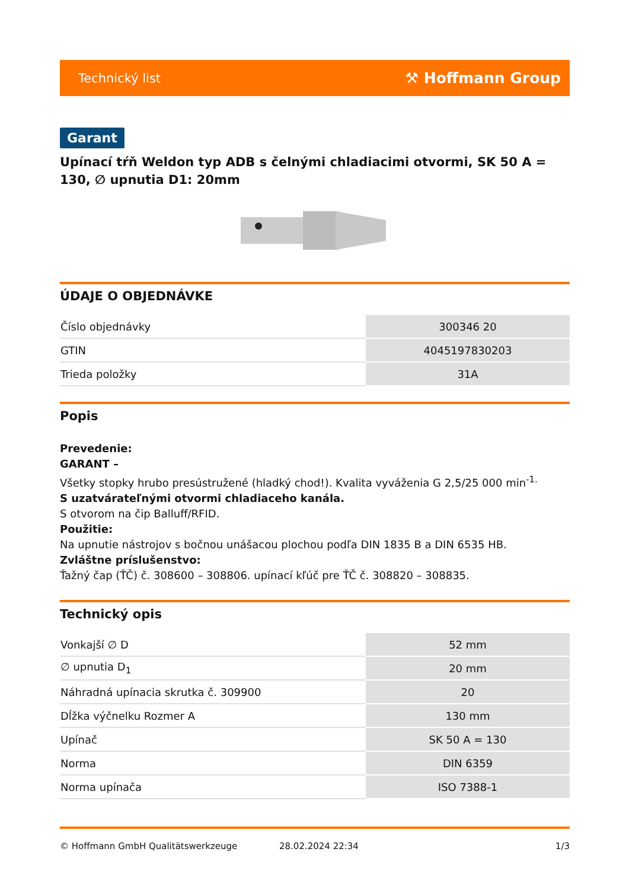Technický list ⚒ Hoffmann Group
Garant
Upínací tŕň Weldon typ ADB s čelnými chladiacimi otvormi, SK 50 A = 130, ∅ upnutia D1: 20mm
ÚDAJE O OBJEDNÁVKE
| Číslo objednávky | 300346 20 |
| GTIN | 4045197830203 |
| Trieda položky | 31A |
Popis
Prevedenie:
GARANT –
Všetky stopky hrubo presústružené (hladký chod!). Kvalita vyváženia G 2,5/25 000 min<sup>-1.</sup>
S uzatvárateľnými otvormi chladiaceho kanála.
S otvorom na čip Balluff/RFID.
Použitie:
Na upnutie nástrojov s bočnou unášacou plochou podľa DIN 1835 B a DIN 6535 HB.
Zvláštne príslušenstvo:
Ťažný čap (ŤČ) č. 308600 – 308806. upínací kľúč pre ŤČ č. 308820 – 308835.
Technický opis
| Vonkajší ∅ D | 52 mm |
| ∅ upnutia D<sub>1</sub> | 20 mm |
| Náhradná upínacia skrutka č. 309900 | 20 |
| Dĺžka výčnelku Rozmer A | 130 mm |
| Upínač | SK 50 A = 130 |
| Norma | DIN 6359 |
| Norma upínača | ISO 7388-1 |
© Hoffmann GmbH Qualitätswerkzeuge 28.02.2024 22:34 1/3